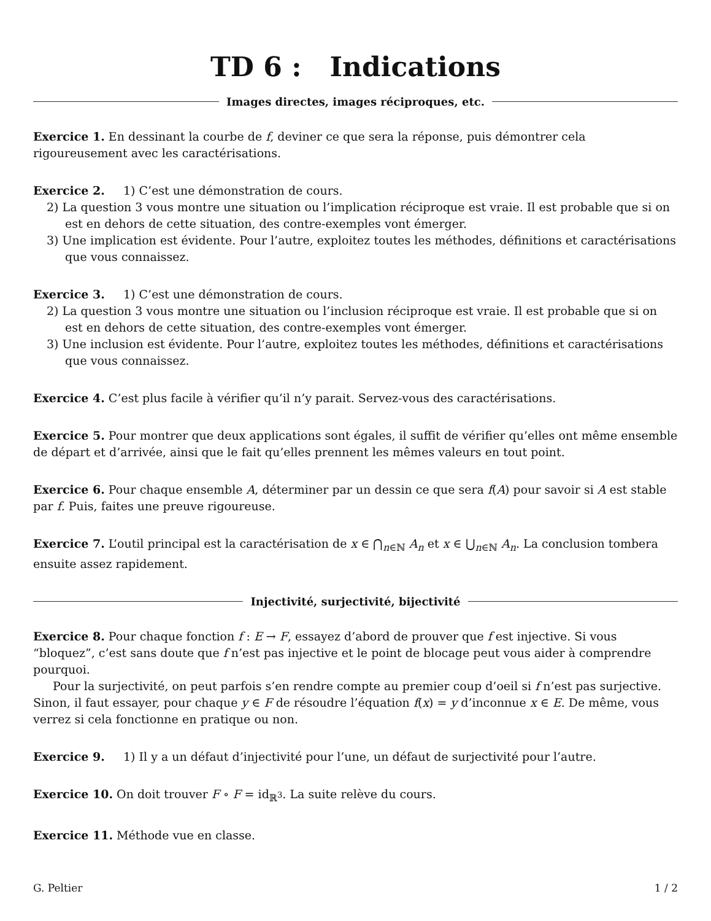TD 6 : Indications
Images directes, images réciproques, etc.
Exercice 1. En dessinant la courbe de f, deviner ce que sera la réponse, puis démontrer cela rigoureusement avec les caractérisations.
Exercice 2. 1) C’est une démonstration de cours.
2) La question 3 vous montre une situation ou l’implication réciproque est vraie. Il est probable que si on est en dehors de cette situation, des contre-exemples vont émerger.
3) Une implication est évidente. Pour l’autre, exploitez toutes les méthodes, définitions et caractérisations que vous connaissez.
Exercice 3. 1) C’est une démonstration de cours.
2) La question 3 vous montre une situation ou l’inclusion réciproque est vraie. Il est probable que si on est en dehors de cette situation, des contre-exemples vont émerger.
3) Une inclusion est évidente. Pour l’autre, exploitez toutes les méthodes, définitions et caractérisations que vous connaissez.
Exercice 4. C’est plus facile à vérifier qu’il n’y parait. Servez-vous des caractérisations.
Exercice 5. Pour montrer que deux applications sont égales, il suffit de vérifier qu’elles ont même ensemble de départ et d’arrivée, ainsi que le fait qu’elles prennent les mêmes valeurs en tout point.
Exercice 6. Pour chaque ensemble A, déterminer par un dessin ce que sera f(A) pour savoir si A est stable par f. Puis, faites une preuve rigoureuse.
Exercice 7. L’outil principal est la caractérisation de x ∈ ⋂<sub>n∈ℕ</sub> A<sub>n</sub> et x ∈ ⋃<sub>n∈ℕ</sub> A<sub>n</sub>. La conclusion tombera ensuite assez rapidement.
Injectivité, surjectivité, bijectivité
Exercice 8. Pour chaque fonction f : E → F, essayez d’abord de prouver que f est injective. Si vous “bloquez”, c’est sans doute que f n’est pas injective et le point de blocage peut vous aider à comprendre pourquoi.
Pour la surjectivité, on peut parfois s’en rendre compte au premier coup d’oeil si f n’est pas surjective. Sinon, il faut essayer, pour chaque y ∈ F de résoudre l’équation f(x) = y d’inconnue x ∈ E. De même, vous verrez si cela fonctionne en pratique ou non.
Exercice 9. 1) Il y a un défaut d’injectivité pour l’une, un défaut de surjectivité pour l’autre.
Exercice 10. On doit trouver F ∘ F = id<sub>ℝ<sup>3</sup></sub>. La suite relève du cours.
Exercice 11. Méthode vue en classe.
G. Peltier 1 / 2